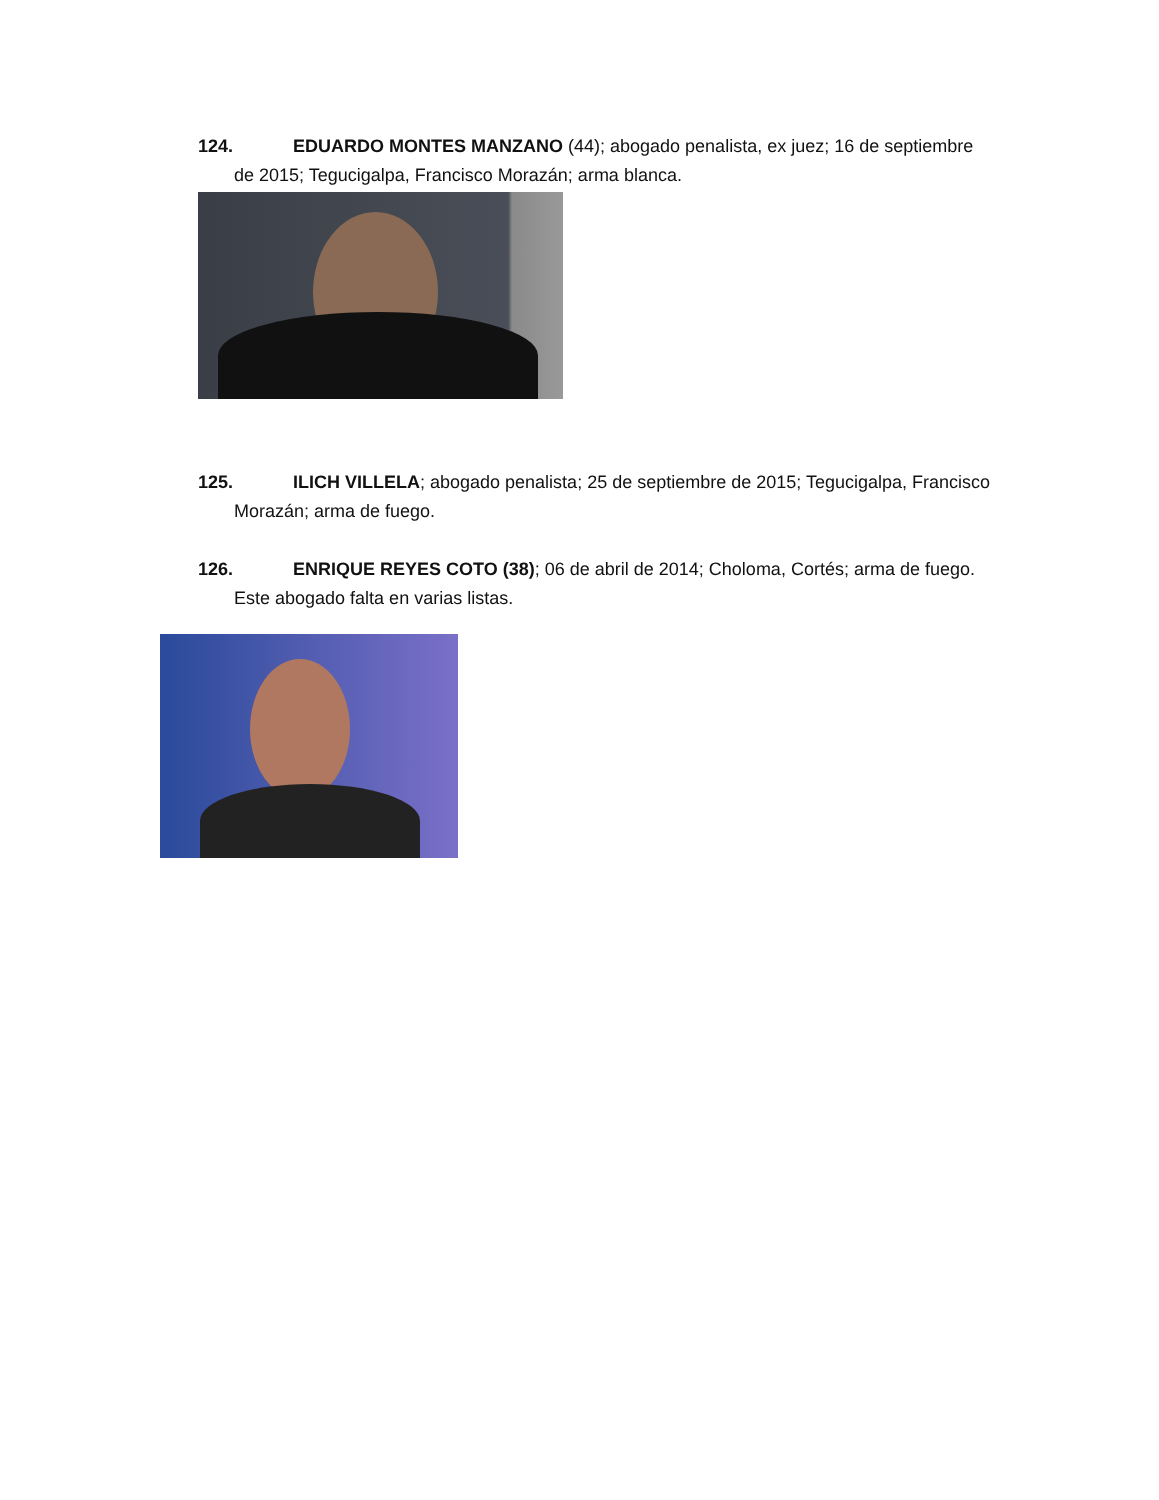124. EDUARDO MONTES MANZANO (44); abogado penalista, ex juez; 16 de septiembre de 2015; Tegucigalpa, Francisco Morazán; arma blanca.
125. ILICH VILLELA; abogado penalista; 25 de septiembre de 2015; Tegucigalpa, Francisco Morazán; arma de fuego.
126. ENRIQUE REYES COTO (38); 06 de abril de 2014; Choloma, Cortés; arma de fuego. Este abogado falta en varias listas.